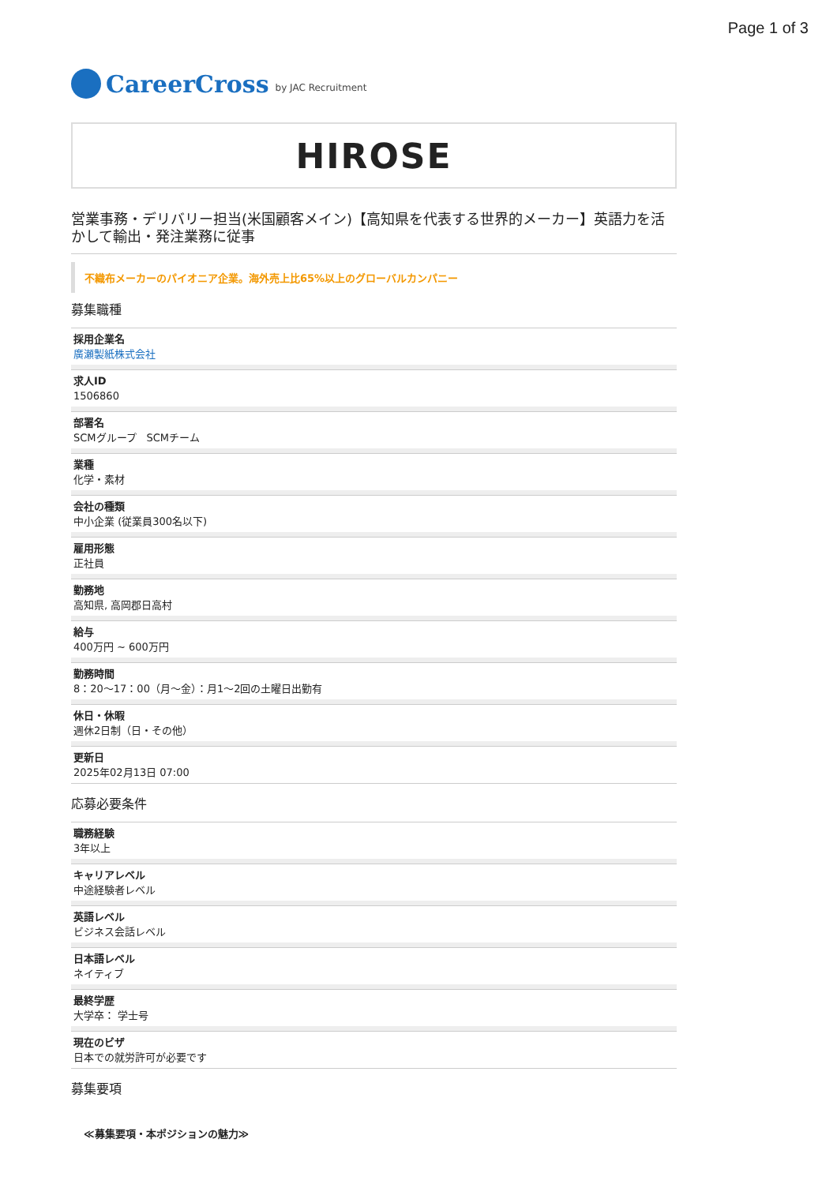Page 1 of 3
CareerCross by JAC Recruitment
HIROSE
営業事務・デリバリー担当(米国顧客メイン)【高知県を代表する世界的メーカー】英語力を活かして輸出・発注業務に従事
不織布メーカーのパイオニア企業。海外売上比65%以上のグローバルカンパニー
募集職種
採用企業名
廣瀬製紙株式会社
求人ID
1506860
部署名
SCMグループ　SCMチーム
業種
化学・素材
会社の種類
中小企業 (従業員300名以下)
雇用形態
正社員
勤務地
高知県, 高岡郡日高村
給与
400万円 ~ 600万円
勤務時間
8：20～17：00（月～金）：月1～2回の土曜日出勤有
休日・休暇
週休2日制（日・その他）
更新日
2025年02月13日 07:00
応募必要条件
職務経験
3年以上
キャリアレベル
中途経験者レベル
英語レベル
ビジネス会話レベル
日本語レベル
ネイティブ
最終学歴
大学卒： 学士号
現在のビザ
日本での就労許可が必要です
募集要項
≪募集要項・本ポジションの魅力≫